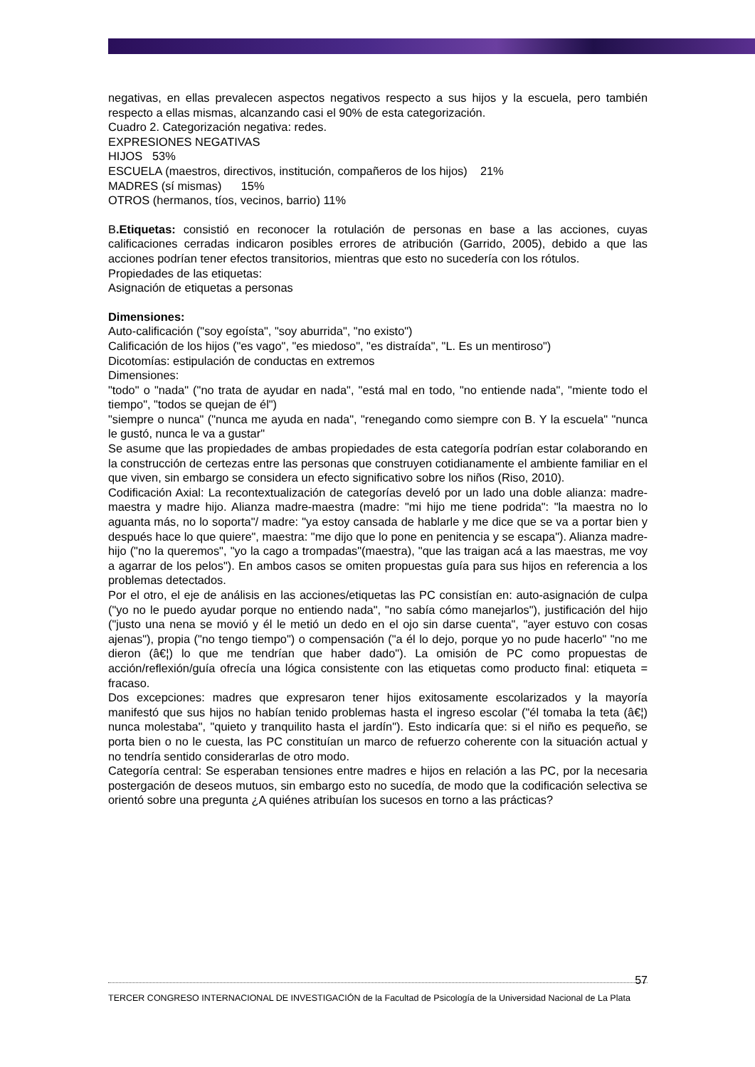negativas, en ellas prevalecen aspectos negativos respecto a sus hijos y la escuela, pero también respecto a ellas mismas, alcanzando casi el 90% de esta categorización.
Cuadro 2. Categorización negativa: redes.
EXPRESIONES NEGATIVAS
HIJOS 53%
ESCUELA (maestros, directivos, institución, compañeros de los hijos) 21%
MADRES (sí mismas) 15%
OTROS (hermanos, tíos, vecinos, barrio) 11%
B.Etiquetas: consistió en reconocer la rotulación de personas en base a las acciones, cuyas calificaciones cerradas indicaron posibles errores de atribución (Garrido, 2005), debido a que las acciones podrían tener efectos transitorios, mientras que esto no sucedería con los rótulos.
Propiedades de las etiquetas:
Asignación de etiquetas a personas
Dimensiones:
Auto-calificación ("soy egoísta", "soy aburrida", "no existo")
Calificación de los hijos ("es vago", "es miedoso", "es distraída", "L. Es un mentiroso")
Dicotomías: estipulación de conductas en extremos
Dimensiones:
"todo" o "nada" ("no trata de ayudar en nada", "está mal en todo, "no entiende nada", "miente todo el tiempo", "todos se quejan de él")
"siempre o nunca" ("nunca me ayuda en nada", "renegando como siempre con B. Y la escuela" "nunca le gustó, nunca le va a gustar"
Se asume que las propiedades de ambas propiedades de esta categoría podrían estar colaborando en la construcción de certezas entre las personas que construyen cotidianamente el ambiente familiar en el que viven, sin embargo se considera un efecto significativo sobre los niños (Riso, 2010).
Codificación Axial: La recontextualización de categorías develó por un lado una doble alianza: madre-maestra y madre hijo. Alianza madre-maestra (madre: "mi hijo me tiene podrida": "la maestra no lo aguanta más, no lo soporta"/ madre: "ya estoy cansada de hablarle y me dice que se va a portar bien y después hace lo que quiere", maestra: "me dijo que lo pone en penitencia y se escapa"). Alianza madre-hijo ("no la queremos", "yo la cago a trompadas"(maestra), "que las traigan acá a las maestras, me voy a agarrar de los pelos"). En ambos casos se omiten propuestas guía para sus hijos en referencia a los problemas detectados.
Por el otro, el eje de análisis en las acciones/etiquetas las PC consistían en: auto-asignación de culpa ("yo no le puedo ayudar porque no entiendo nada", "no sabía cómo manejarlos"), justificación del hijo ("justo una nena se movió y él le metió un dedo en el ojo sin darse cuenta", "ayer estuvo con cosas ajenas"), propia ("no tengo tiempo") o compensación ("a él lo dejo, porque yo no pude hacerlo" "no me dieron (â€¦) lo que me tendrían que haber dado"). La omisión de PC como propuestas de acción/reflexión/guía ofrecía una lógica consistente con las etiquetas como producto final: etiqueta = fracaso.
Dos excepciones: madres que expresaron tener hijos exitosamente escolarizados y la mayoría manifestó que sus hijos no habían tenido problemas hasta el ingreso escolar ("él tomaba la teta (â€¦) nunca molestaba", "quieto y tranquilito hasta el jardín"). Esto indicaría que: si el niño es pequeño, se porta bien o no le cuesta, las PC constituían un marco de refuerzo coherente con la situación actual y no tendría sentido considerarlas de otro modo.
Categoría central: Se esperaban tensiones entre madres e hijos en relación a las PC, por la necesaria postergación de deseos mutuos, sin embargo esto no sucedía, de modo que la codificación selectiva se orientó sobre una pregunta ¿A quiénes atribuían los sucesos en torno a las prácticas?
57
TERCER CONGRESO INTERNACIONAL DE INVESTIGACIÓN de la Facultad de Psicología de la Universidad Nacional de La Plata